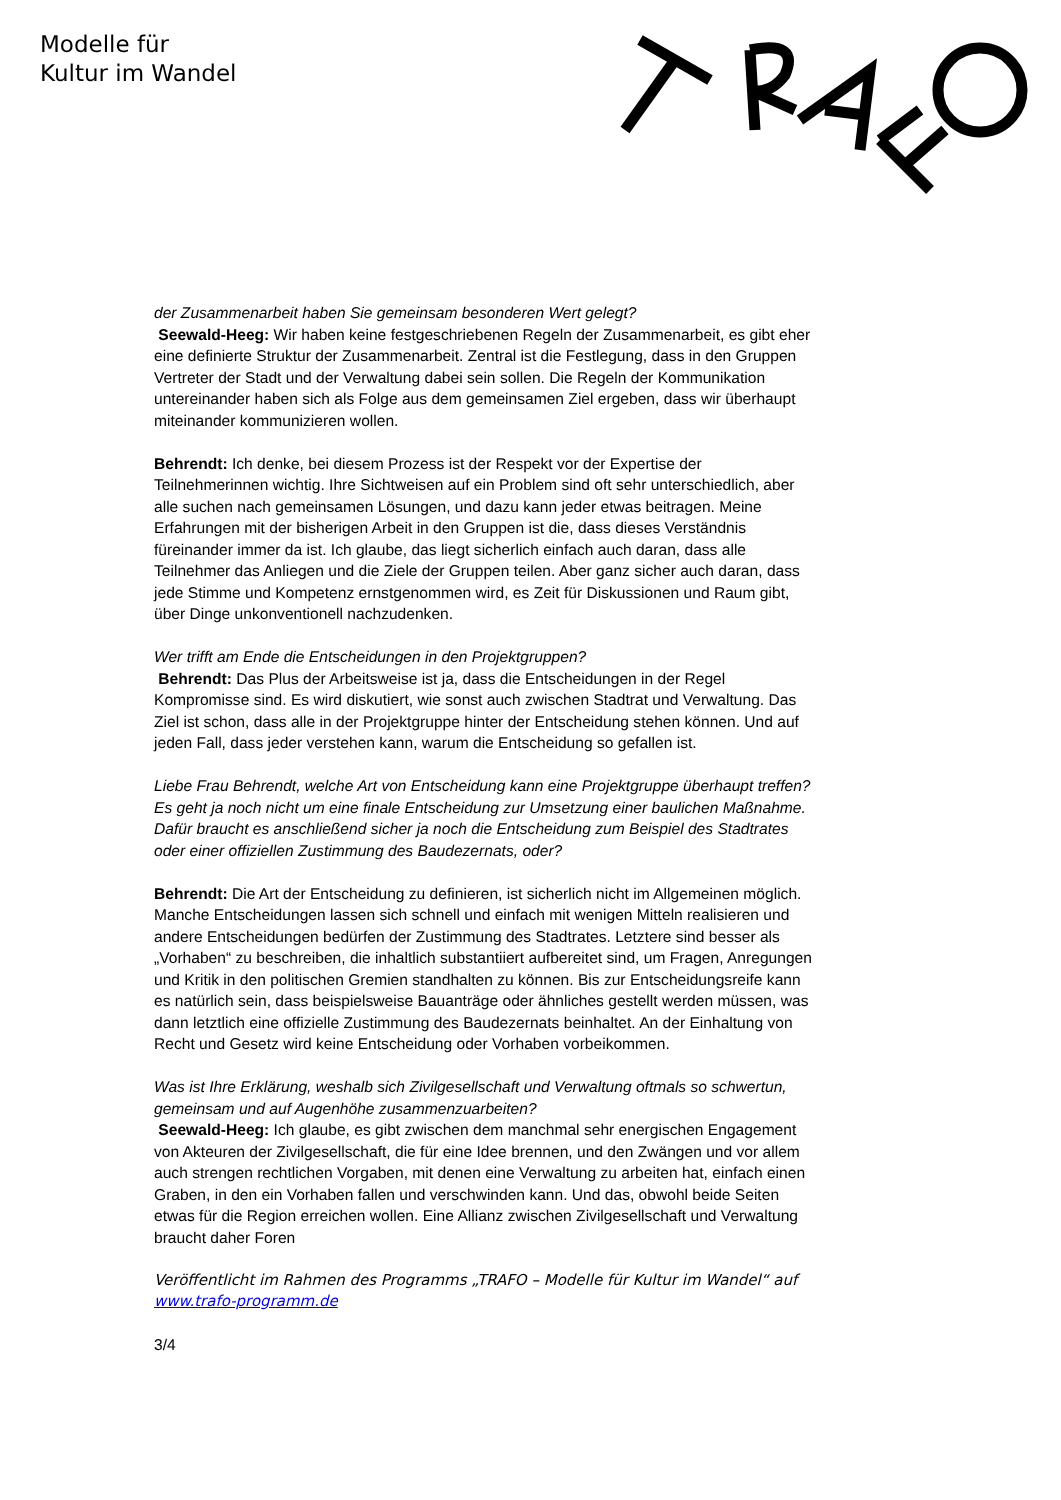Modelle für
Kultur im Wandel
der Zusammenarbeit haben Sie gemeinsam besonderen Wert gelegt?
Seewald-Heeg: Wir haben keine festgeschriebenen Regeln der Zusammenarbeit, es gibt eher eine definierte Struktur der Zusammenarbeit. Zentral ist die Festlegung, dass in den Gruppen Vertreter der Stadt und der Verwaltung dabei sein sollen. Die Regeln der Kommunikation untereinander haben sich als Folge aus dem gemeinsamen Ziel ergeben, dass wir überhaupt miteinander kommunizieren wollen.
Behrendt: Ich denke, bei diesem Prozess ist der Respekt vor der Expertise der Teilnehmerinnen wichtig. Ihre Sichtweisen auf ein Problem sind oft sehr unterschiedlich, aber alle suchen nach gemeinsamen Lösungen, und dazu kann jeder etwas beitragen. Meine Erfahrungen mit der bisherigen Arbeit in den Gruppen ist die, dass dieses Verständnis füreinander immer da ist. Ich glaube, das liegt sicherlich einfach auch daran, dass alle Teilnehmer das Anliegen und die Ziele der Gruppen teilen. Aber ganz sicher auch daran, dass jede Stimme und Kompetenz ernstgenommen wird, es Zeit für Diskussionen und Raum gibt, über Dinge unkonventionell nachzudenken.
Wer trifft am Ende die Entscheidungen in den Projektgruppen?
Behrendt: Das Plus der Arbeitsweise ist ja, dass die Entscheidungen in der Regel Kompromisse sind. Es wird diskutiert, wie sonst auch zwischen Stadtrat und Verwaltung. Das Ziel ist schon, dass alle in der Projektgruppe hinter der Entscheidung stehen können. Und auf jeden Fall, dass jeder verstehen kann, warum die Entscheidung so gefallen ist.
Liebe Frau Behrendt, welche Art von Entscheidung kann eine Projektgruppe überhaupt treffen? Es geht ja noch nicht um eine finale Entscheidung zur Umsetzung einer baulichen Maßnahme. Dafür braucht es anschließend sicher ja noch die Entscheidung zum Beispiel des Stadtrates oder einer offiziellen Zustimmung des Baudezernats, oder?
Behrendt: Die Art der Entscheidung zu definieren, ist sicherlich nicht im Allgemeinen möglich. Manche Entscheidungen lassen sich schnell und einfach mit wenigen Mitteln realisieren und andere Entscheidungen bedürfen der Zustimmung des Stadtrates. Letztere sind besser als „Vorhaben“ zu beschreiben, die inhaltlich substantiiert aufbereitet sind, um Fragen, Anregungen und Kritik in den politischen Gremien standhalten zu können. Bis zur Entscheidungsreife kann es natürlich sein, dass beispielsweise Bauanträge oder ähnliches gestellt werden müssen, was dann letztlich eine offizielle Zustimmung des Baudezernats beinhaltet. An der Einhaltung von Recht und Gesetz wird keine Entscheidung oder Vorhaben vorbeikommen.
Was ist Ihre Erklärung, weshalb sich Zivilgesellschaft und Verwaltung oftmals so schwertun, gemeinsam und auf Augenhöhe zusammenzuarbeiten?
Seewald-Heeg: Ich glaube, es gibt zwischen dem manchmal sehr energischen Engagement von Akteuren der Zivilgesellschaft, die für eine Idee brennen, und den Zwängen und vor allem auch strengen rechtlichen Vorgaben, mit denen eine Verwaltung zu arbeiten hat, einfach einen Graben, in den ein Vorhaben fallen und verschwinden kann. Und das, obwohl beide Seiten etwas für die Region erreichen wollen. Eine Allianz zwischen Zivilgesellschaft und Verwaltung braucht daher Foren
Veröffentlicht im Rahmen des Programms „TRAFO – Modelle für Kultur im Wandel“ auf www.trafo-programm.de
3/4